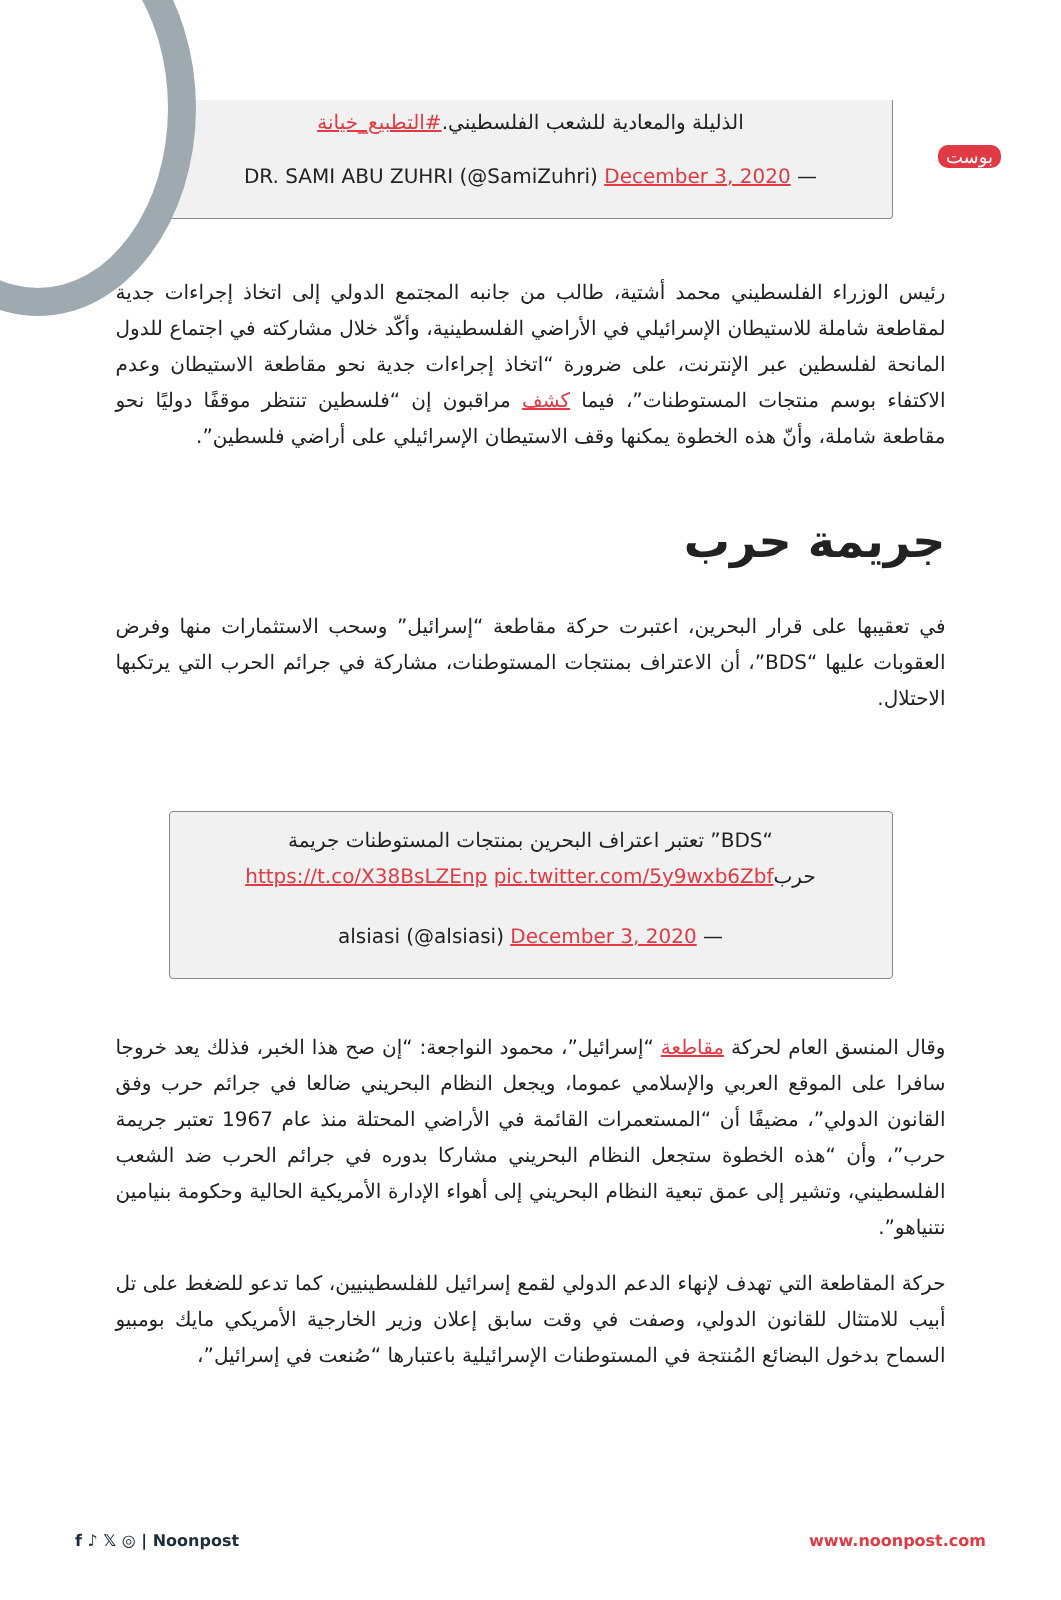بوست
الذليلة والمعادية للشعب الفلسطيني.#التطبيع_خيانة
DR. SAMI ABU ZUHRI (@SamiZuhri) December 3, 2020 —
رئيس الوزراء الفلسطيني محمد أشتية، طالب من جانبه المجتمع الدولي إلى اتخاذ إجراءات جدية لمقاطعة شاملة للاستيطان الإسرائيلي في الأراضي الفلسطينية، وأكّد خلال مشاركته في اجتماع للدول المانحة لفلسطين عبر الإنترنت، على ضرورة “اتخاذ إجراءات جدية نحو مقاطعة الاستيطان وعدم الاكتفاء بوسم منتجات المستوطنات”، فيما كشف مراقبون إن “فلسطين تنتظر موقفًا دوليًا نحو مقاطعة شاملة، وأنّ هذه الخطوة يمكنها وقف الاستيطان الإسرائيلي على أراضي فلسطين”.
جريمة حرب
في تعقيبها على قرار البحرين، اعتبرت حركة مقاطعة “إسرائيل” وسحب الاستثمارات منها وفرض العقوبات عليها “BDS”، أن الاعتراف بمنتجات المستوطنات، مشاركة في جرائم الحرب التي يرتكبها الاحتلال.
“BDS” تعتبر اعتراف البحرين بمنتجات المستوطنات جريمة حربhttps://t.co/X38BsLZEnp pic.twitter.com/5y9wxb6Zbf
alsiasi (@alsiasi) December 3, 2020 —
وقال المنسق العام لحركة مقاطعة “إسرائيل”، محمود النواجعة: “إن صح هذا الخبر، فذلك يعد خروجا سافرا على الموقع العربي والإسلامي عموما، ويجعل النظام البحريني ضالعا في جرائم حرب وفق القانون الدولي”، مضيفًا أن “المستعمرات القائمة في الأراضي المحتلة منذ عام 1967 تعتبر جريمة حرب”، وأن “هذه الخطوة ستجعل النظام البحريني مشاركا بدوره في جرائم الحرب ضد الشعب الفلسطيني، وتشير إلى عمق تبعية النظام البحريني إلى أهواء الإدارة الأمريكية الحالية وحكومة بنيامين نتنياهو”.
حركة المقاطعة التي تهدف لإنهاء الدعم الدولي لقمع إسرائيل للفلسطينيين، كما تدعو للضغط على تل أبيب للامتثال للقانون الدولي، وصفت في وقت سابق إعلان وزير الخارجية الأمريكي مايك بومبيو السماح بدخول البضائع المُنتجة في المستوطنات الإسرائيلية باعتبارها “صُنعت في إسرائيل”،
f ♪ 𝕏 ◎ | Noonpost www.noonpost.com